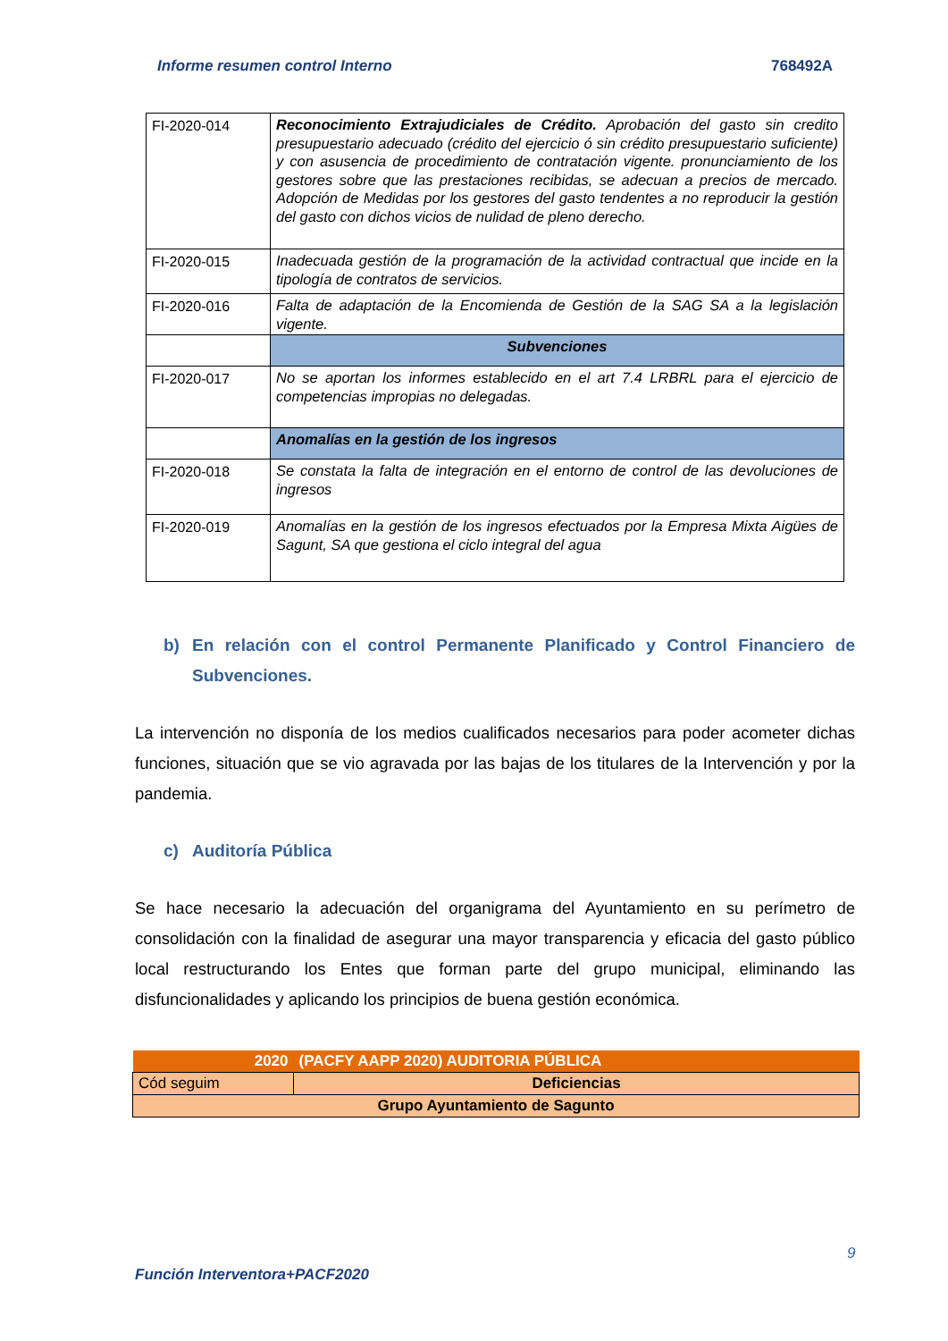Informe resumen control Interno 768492A
| FI-2020-014 | Reconocimiento Extrajudiciales de Crédito. Aprobación del gasto sin credito presupuestario adecuado (crédito del ejercicio ó sin crédito presupuestario suficiente) y con asusencia de procedimiento de contratación vigente. pronunciamiento de los gestores sobre que las prestaciones recibidas, se adecuan a precios de mercado. Adopción de Medidas por los gestores del gasto tendentes a no reproducir la gestión del gasto con dichos vicios de nulidad de pleno derecho. |
| FI-2020-015 | Inadecuada gestión de la programación de la actividad contractual que incide en la tipología de contratos de servicios. |
| FI-2020-016 | Falta de adaptación de la Encomienda de Gestión de la SAG SA a la legislación vigente. |
| | Subvenciones |
| FI-2020-017 | No se aportan los informes establecido en el art 7.4 LRBRL para el ejercicio de competencias impropias no delegadas. |
| | Anomalías en la gestión de los ingresos |
| FI-2020-018 | Se constata la falta de integración en el entorno de control de las devoluciones de ingresos |
| FI-2020-019 | Anomalías en la gestión de los ingresos efectuados por la Empresa Mixta Aigües de Sagunt, SA que gestiona el ciclo integral del agua |
b) En relación con el control Permanente Planificado y Control Financiero de Subvenciones.
La intervención no disponía de los medios cualificados necesarios para poder acometer dichas funciones, situación que se vio agravada por las bajas de los titulares de la Intervención y por la pandemia.
c) Auditoría Pública
Se hace necesario la adecuación del organigrama del Ayuntamiento en su perímetro de consolidación con la finalidad de asegurar una mayor transparencia y eficacia del gasto público local restructurando los Entes que forman parte del grupo municipal, eliminando las disfuncionalidades y aplicando los principios de buena gestión económica.
| 2020 | (PACFY AAPP 2020) AUDITORIA PÚBLICA |
| Cód seguim | Deficiencias |
| Grupo Ayuntamiento de Sagunto | |
9
Función Interventora+PACF2020